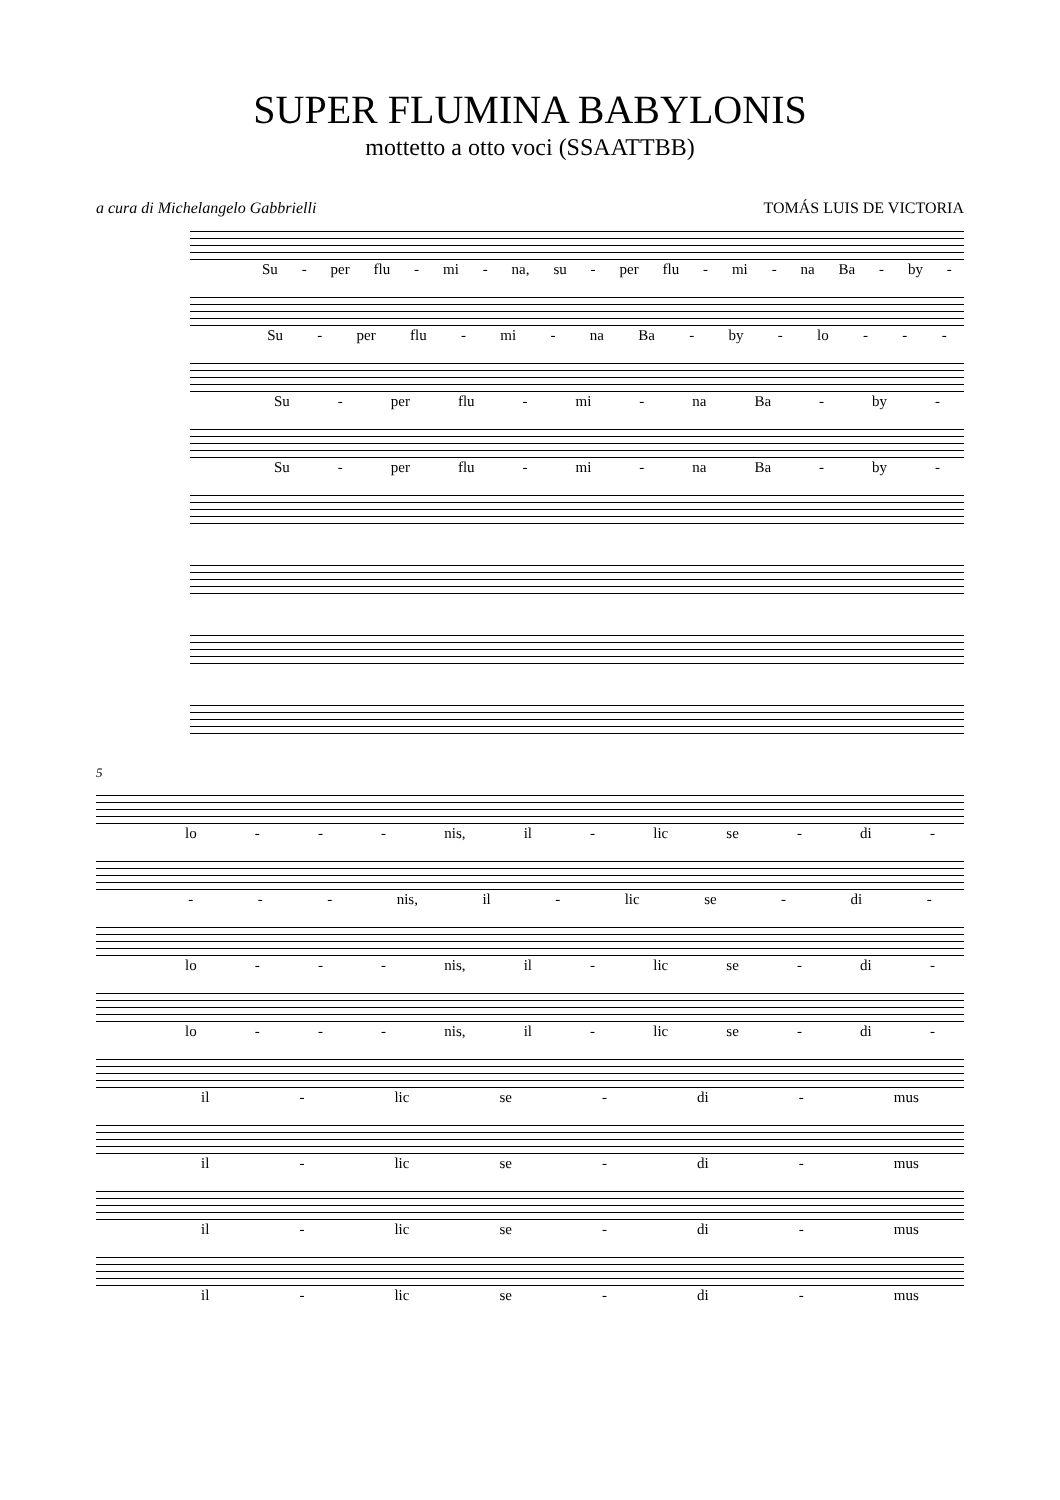SUPER FLUMINA BABYLONIS
mottetto a otto voci (SSAATTBB)
a cura di Michelangelo Gabbrielli TOMÁS LUIS DE VICTORIA
Su - per flu - mi - na, su - per flu - mi - na Ba - by -
Su - per flu - mi - na Ba - by - lo - - -
Su - per flu - mi - na Ba - by -
Su - per flu - mi - na Ba - by -
5
lo - - - nis, il - lic se - di -
- - - nis, il - lic se - di -
lo - - - nis, il - lic se - di -
lo - - - nis, il - lic se - di -
il - lic se - di - mus
il - lic se - di - mus
il - lic se - di - mus
il - lic se - di - mus